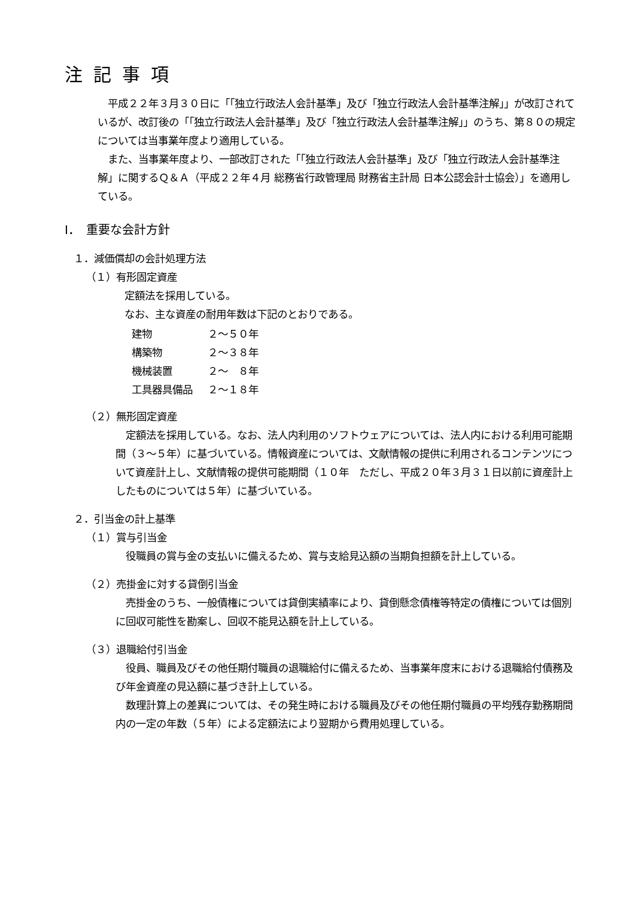注記事項
　平成２２年３月３０日に「「独立行政法人会計基準」及び「独立行政法人会計基準注解」」が改訂されているが、改訂後の「「独立行政法人会計基準」及び「独立行政法人会計基準注解」」のうち、第８０の規定については当事業年度より適用している。
　また、当事業年度より、一部改訂された「「独立行政法人会計基準」及び「独立行政法人会計基準注解」に関するＱ＆Ａ（平成２２年４月 総務省行政管理局 財務省主計局 日本公認会計士協会）」を適用している。
Ⅰ．　重要な会計方針
１．減価償却の会計処理方法
（１）有形固定資産
定額法を採用している。
なお、主な資産の耐用年数は下記のとおりである。
| 建物 | ２～５０年 |
| 構築物 | ２～３８年 |
| 機械装置 | ２～ ８年 |
| 工具器具備品 | ２～１８年 |
（２）無形固定資産
　定額法を採用している。なお、法人内利用のソフトウェアについては、法人内における利用可能期間（３～５年）に基づいている。情報資産については、文献情報の提供に利用されるコンテンツについて資産計上し、文献情報の提供可能期間（１０年　ただし、平成２０年３月３１日以前に資産計上したものについては５年）に基づいている。
２．引当金の計上基準
（１）賞与引当金
　役職員の賞与金の支払いに備えるため、賞与支給見込額の当期負担額を計上している。
（２）売掛金に対する貸倒引当金
　売掛金のうち、一般債権については貸倒実績率により、貸倒懸念債権等特定の債権については個別に回収可能性を勘案し、回収不能見込額を計上している。
（３）退職給付引当金
　役員、職員及びその他任期付職員の退職給付に備えるため、当事業年度末における退職給付債務及び年金資産の見込額に基づき計上している。
　数理計算上の差異については、その発生時における職員及びその他任期付職員の平均残存勤務期間内の一定の年数（５年）による定額法により翌期から費用処理している。